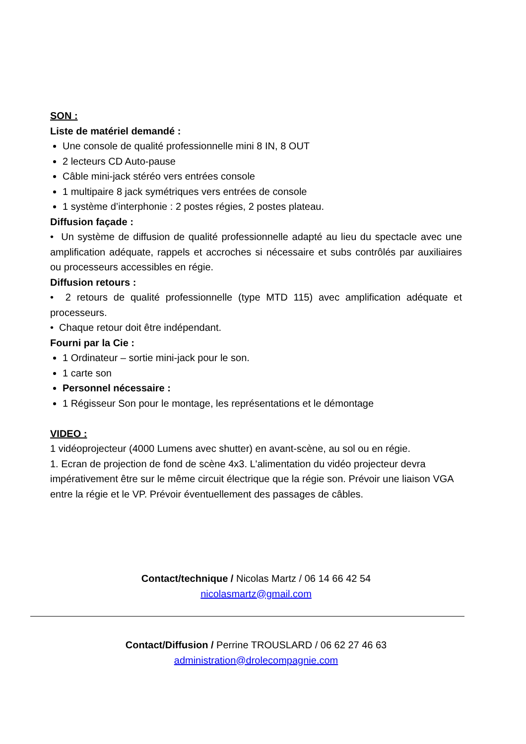SON :
Liste de matériel demandé :
Une console de qualité professionnelle mini 8 IN, 8 OUT
2 lecteurs CD Auto-pause
Câble mini-jack stéréo vers entrées console
1 multipaire 8 jack symétriques vers entrées de console
1 système d’interphonie : 2 postes régies, 2 postes plateau.
Diffusion façade :
• Un système de diffusion de qualité professionnelle adapté au lieu du spectacle avec une amplification adéquate, rappels et accroches si nécessaire et subs contrôlés par auxiliaires ou processeurs accessibles en régie.
Diffusion retours :
• 2 retours de qualité professionnelle (type MTD 115) avec amplification adéquate et processeurs.
• Chaque retour doit être indépendant.
Fourni par la Cie :
1 Ordinateur – sortie mini-jack pour le son.
1 carte son
Personnel nécessaire :
1 Régisseur Son pour le montage, les représentations et le démontage
VIDEO :
1 vidéoprojecteur (4000 Lumens avec shutter) en avant-scène, au sol ou en régie.
1. Ecran de projection de fond de scène 4x3. L'alimentation du vidéo projecteur devra impérativement être sur le même circuit électrique que la régie son. Prévoir une liaison VGA entre la régie et le VP. Prévoir éventuellement des passages de câbles.
Contact/technique / Nicolas Martz / 06 14 66 42 54
nicolasmartz@gmail.com
Contact/Diffusion / Perrine TROUSLARD / 06 62 27 46 63
administration@drolecompagnie.com